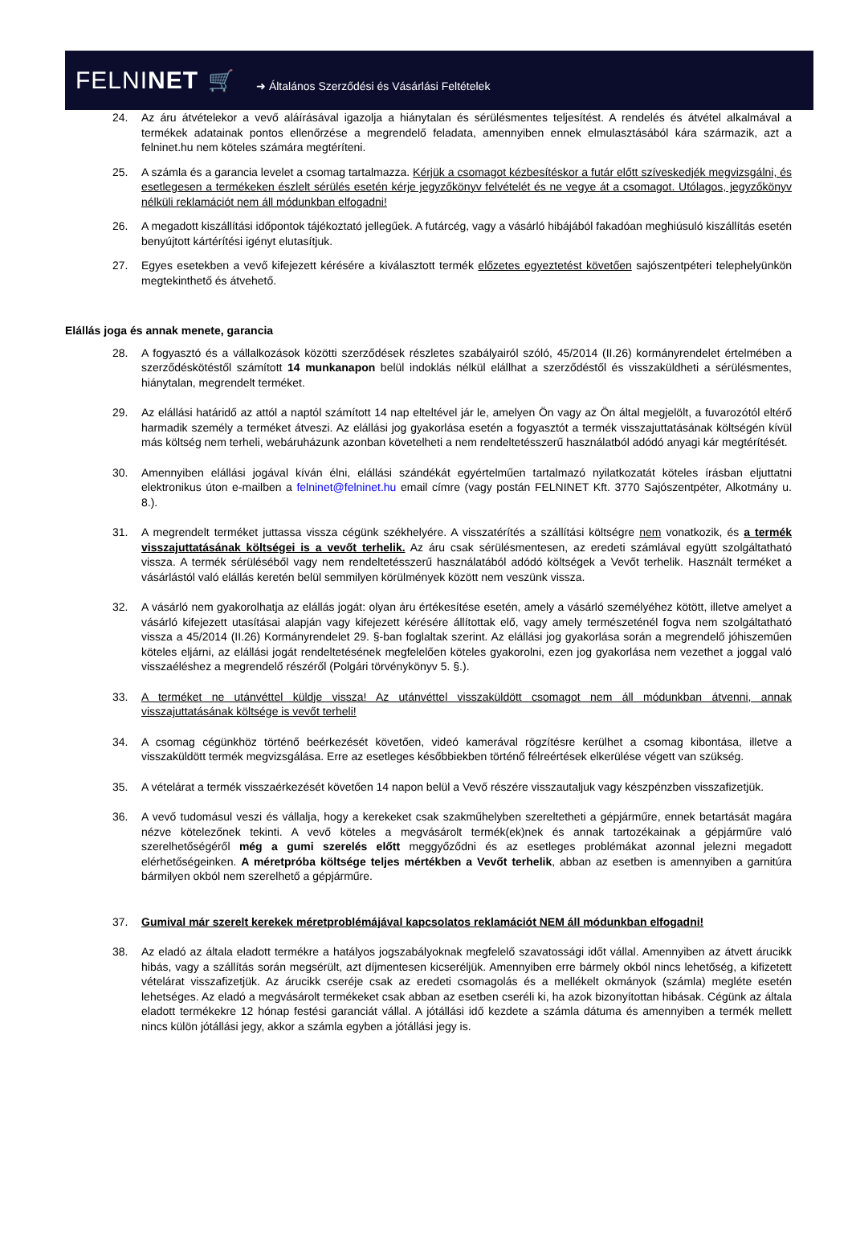FELNINET 🛒 ➜ Általános Szerződési és Vásárlási Feltételek
24. Az áru átvételekor a vevő aláírásával igazolja a hiánytalan és sérülésmentes teljesítést. A rendelés és átvétel alkalmával a termékek adatainak pontos ellenőrzése a megrendelő feladata, amennyiben ennek elmulasztásából kára származik, azt a felninet.hu nem köteles számára megtéríteni.
25. A számla és a garancia levelet a csomag tartalmazza. Kérjük a csomagot kézbesítéskor a futár előtt szíveskedjék megvizsgálni, és esetlegesen a termékeken észlelt sérülés esetén kérje jegyzőkönyv felvételét és ne vegye át a csomagot. Utólagos, jegyzőkönyv nélküli reklamációt nem áll módunkban elfogadni!
26. A megadott kiszállítási időpontok tájékoztató jellegűek. A futárcég, vagy a vásárló hibájából fakadóan meghiúsuló kiszállítás esetén benyújtott kártérítési igényt elutasítjuk.
27. Egyes esetekben a vevő kifejezett kérésére a kiválasztott termék előzetes egyeztetést követően sajószentpéteri telephelyünkön megtekinthető és átvehető.
Elállás joga és annak menete, garancia
28. A fogyasztó és a vállalkozások közötti szerződések részletes szabályairól szóló, 45/2014 (II.26) kormányrendelet értelmében a szerződéskötéstől számított 14 munkanapon belül indoklás nélkül elállhat a szerződéstől és visszaküldheti a sérülésmentes, hiánytalan, megrendelt terméket.
29. Az elállási határidő az attól a naptól számított 14 nap elteltével jár le, amelyen Ön vagy az Ön által megjelölt, a fuvarozótól eltérő harmadik személy a terméket átveszi. Az elállási jog gyakorlása esetén a fogyasztót a termék visszajuttatásának költségén kívül más költség nem terheli, webáruházunk azonban követelheti a nem rendeltetésszerű használatból adódó anyagi kár megtérítését.
30. Amennyiben elállási jogával kíván élni, elállási szándékát egyértelműen tartalmazó nyilatkozatát köteles írásban eljuttatni elektronikus úton e-mailben a felninet@felninet.hu email címre (vagy postán FELNINET Kft. 3770 Sajószentpéter, Alkotmány u. 8.).
31. A megrendelt terméket juttassa vissza cégünk székhelyére. A visszatérítés a szállítási költségre nem vonatkozik, és a termék visszajuttatásának költségei is a vevőt terhelik. Az áru csak sérülésmentesen, az eredeti számlával együtt szolgáltatható vissza. A termék sérüléséből vagy nem rendeltetésszerű használatából adódó költségek a Vevőt terhelik. Használt terméket a vásárlástól való elállás keretén belül semmilyen körülmények között nem veszünk vissza.
32. A vásárló nem gyakorolhatja az elállás jogát: olyan áru értékesítése esetén, amely a vásárló személyéhez kötött, illetve amelyet a vásárló kifejezett utasításai alapján vagy kifejezett kérésére állítottak elő, vagy amely természeténél fogva nem szolgáltatható vissza a 45/2014 (II.26) Kormányrendelet 29. §-ban foglaltak szerint. Az elállási jog gyakorlása során a megrendelő jóhiszeműen köteles eljárni, az elállási jogát rendeltetésének megfelelően köteles gyakorolni, ezen jog gyakorlása nem vezethet a joggal való visszaéléshez a megrendelő részéről (Polgári törvénykönyv 5. §.).
33. A terméket ne utánvéttel küldje vissza! Az utánvéttel visszaküldött csomagot nem áll módunkban átvenni, annak visszajuttatásának költsége is vevőt terheli!
34. A csomag cégünkhöz történő beérkezését követően, videó kamerával rögzítésre kerülhet a csomag kibontása, illetve a visszaküldött termék megvizsgálása. Erre az esetleges későbbiekben történő félreértések elkerülése végett van szükség.
35. A vételárat a termék visszaérkezését követően 14 napon belül a Vevő részére visszautaljuk vagy készpénzben visszafizetjük.
36. A vevő tudomásul veszi és vállalja, hogy a kerekeket csak szakműhelyben szereltetheti a gépjárműre, ennek betartását magára nézve kötelezőnek tekinti. A vevő köteles a megvásárolt termék(ek)nek és annak tartozékainak a gépjárműre való szerelhetőségéről még a gumi szerelés előtt meggyőződni és az esetleges problémákat azonnal jelezni megadott elérhetőségeinken. A méretpróba költsége teljes mértékben a Vevőt terhelik, abban az esetben is amennyiben a garnitúra bármilyen okból nem szerelhető a gépjárműre.
37. Gumival már szerelt kerekek méretproblémájával kapcsolatos reklamációt NEM áll módunkban elfogadni!
38. Az eladó az általa eladott termékre a hatályos jogszabályoknak megfelelő szavatossági időt vállal. Amennyiben az átvett árucikk hibás, vagy a szállítás során megsérült, azt díjmentesen kicseréljük. Amennyiben erre bármely okból nincs lehetőség, a kifizetett vételárat visszafizetjük. Az árucikk cseréje csak az eredeti csomagolás és a mellékelt okmányok (számla) megléte esetén lehetséges. Az eladó a megvásárolt termékeket csak abban az esetben cseréli ki, ha azok bizonyítottan hibásak. Cégünk az általa eladott termékekre 12 hónap festési garanciát vállal. A jótállási idő kezdete a számla dátuma és amennyiben a termék mellett nincs külön jótállási jegy, akkor a számla egyben a jótállási jegy is.